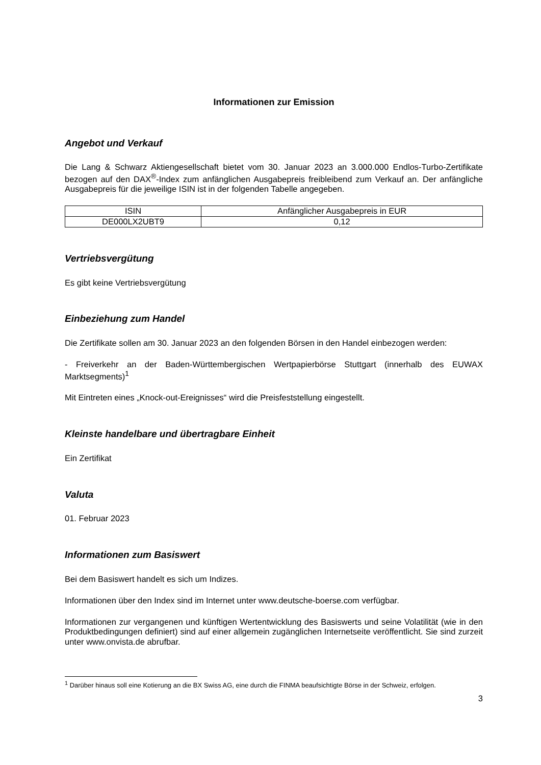Informationen zur Emission
Angebot und Verkauf
Die Lang & Schwarz Aktiengesellschaft bietet vom 30. Januar 2023 an 3.000.000 Endlos-Turbo-Zertifikate bezogen auf den DAX<sup>®</sup>-Index zum anfänglichen Ausgabepreis freibleibend zum Verkauf an. Der anfängliche Ausgabepreis für die jeweilige ISIN ist in der folgenden Tabelle angegeben.
| ISIN | Anfänglicher Ausgabepreis in EUR |
| --- | --- |
| DE000LX2UBT9 | 0,12 |
Vertriebsvergütung
Es gibt keine Vertriebsvergütung
Einbeziehung zum Handel
Die Zertifikate sollen am 30. Januar 2023 an den folgenden Börsen in den Handel einbezogen werden:
- Freiverkehr an der Baden-Württembergischen Wertpapierbörse Stuttgart (innerhalb des EUWAX Marktsegments)<sup>1</sup>
Mit Eintreten eines „Knock-out-Ereignisses“ wird die Preisfeststellung eingestellt.
Kleinste handelbare und übertragbare Einheit
Ein Zertifikat
Valuta
01. Februar 2023
Informationen zum Basiswert
Bei dem Basiswert handelt es sich um Indizes.
Informationen über den Index sind im Internet unter www.deutsche-boerse.com verfügbar.
Informationen zur vergangenen und künftigen Wertentwicklung des Basiswerts und seine Volatilität (wie in den Produktbedingungen definiert) sind auf einer allgemein zugänglichen Internetseite veröffentlicht. Sie sind zurzeit unter www.onvista.de abrufbar.
<sup>1</sup> Darüber hinaus soll eine Kotierung an die BX Swiss AG, eine durch die FINMA beaufsichtigte Börse in der Schweiz, erfolgen.
3